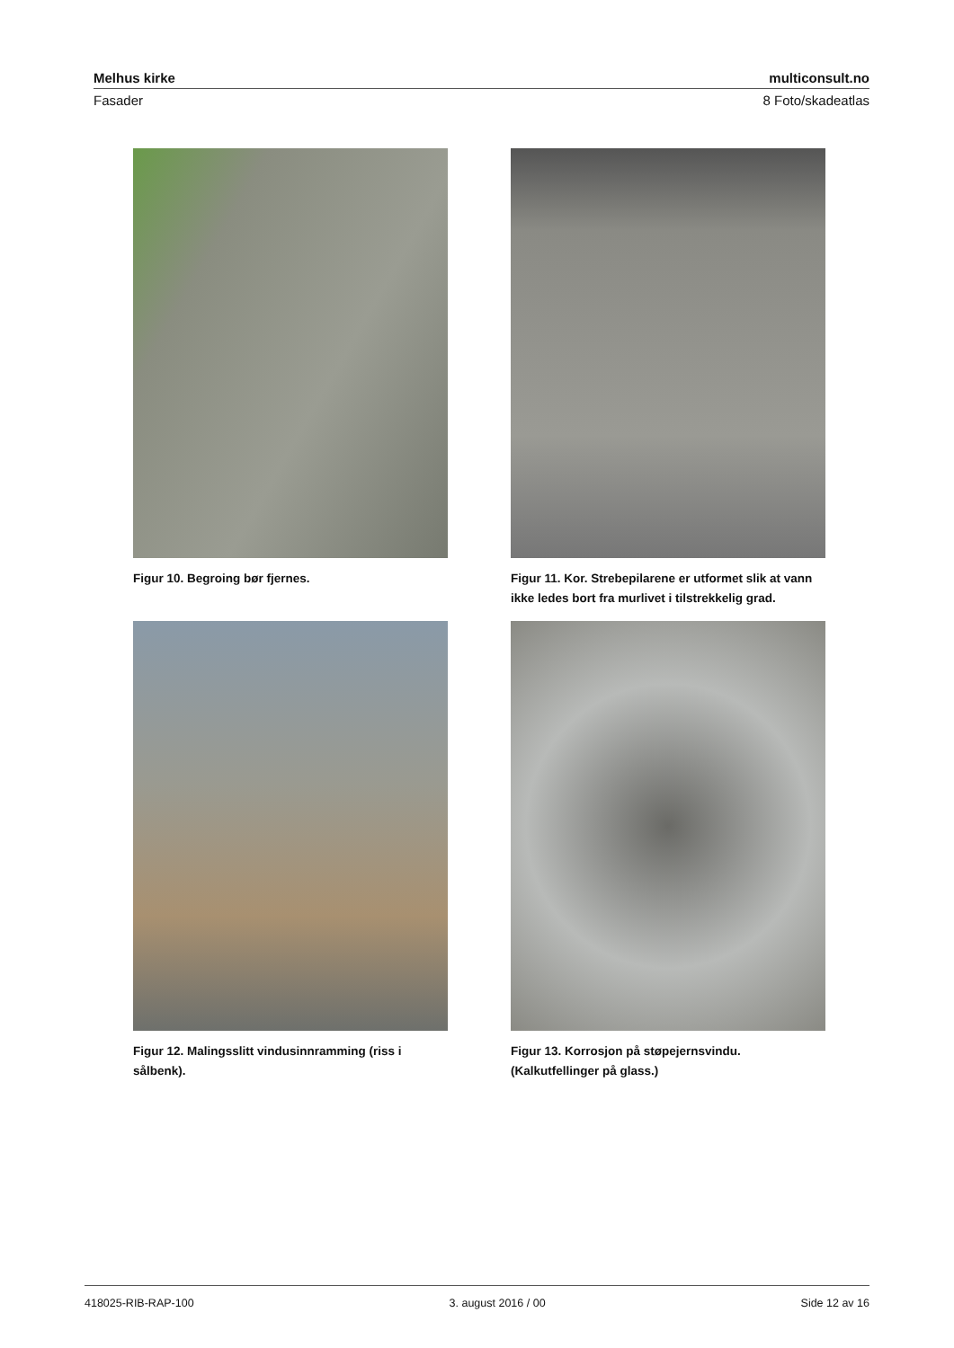Melhus kirke multiconsult.no
Fasader 8 Foto/skadeatlas
Figur 10. Begroing bør fjernes.
Figur 11. Kor. Strebepilarene er utformet slik at vann ikke ledes bort fra murlivet i tilstrekkelig grad.
Figur 12. Malingsslitt vindusinnramming (riss i sålbenk).
Figur 13. Korrosjon på støpejernsvindu. (Kalkutfellinger på glass.)
418025-RIB-RAP-100 3. august 2016 / 00 Side 12 av 16